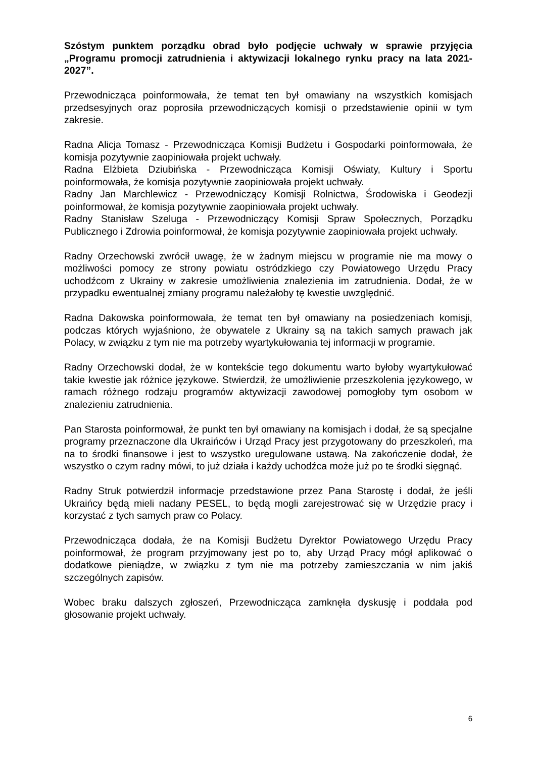Szóstym punktem porządku obrad było podjęcie uchwały w sprawie przyjęcia „Programu promocji zatrudnienia i aktywizacji lokalnego rynku pracy na lata 2021-2027”.
Przewodnicząca poinformowała, że temat ten był omawiany na wszystkich komisjach przedsesyjnych oraz poprosiła przewodniczących komisji o przedstawienie opinii w tym zakresie.
Radna Alicja Tomasz - Przewodnicząca Komisji Budżetu i Gospodarki poinformowała, że komisja pozytywnie zaopiniowała projekt uchwały.
Radna Elżbieta Dziubińska - Przewodnicząca Komisji Oświaty, Kultury i Sportu poinformowała, że komisja pozytywnie zaopiniowała projekt uchwały.
Radny Jan Marchlewicz - Przewodniczący Komisji Rolnictwa, Środowiska i Geodezji poinformował, że komisja pozytywnie zaopiniowała projekt uchwały.
Radny Stanisław Szeluga - Przewodniczący Komisji Spraw Społecznych, Porządku Publicznego i Zdrowia poinformował, że komisja pozytywnie zaopiniowała projekt uchwały.
Radny Orzechowski zwrócił uwagę, że w żadnym miejscu w programie nie ma mowy o możliwości pomocy ze strony powiatu ostródzkiego czy Powiatowego Urzędu Pracy uchodźcom z Ukrainy w zakresie umożliwienia znalezienia im zatrudnienia. Dodał, że w przypadku ewentualnej zmiany programu należałoby tę kwestie uwzględnić.
Radna Dakowska poinformowała, że temat ten był omawiany na posiedzeniach komisji, podczas których wyjaśniono, że obywatele z Ukrainy są na takich samych prawach jak Polacy, w związku z tym nie ma potrzeby wyartykułowania tej informacji w programie.
Radny Orzechowski dodał, że w kontekście tego dokumentu warto byłoby wyartykułować takie kwestie jak różnice językowe. Stwierdził, że umożliwienie przeszkolenia językowego, w ramach różnego rodzaju programów aktywizacji zawodowej pomogłoby tym osobom w znalezieniu zatrudnienia.
Pan Starosta poinformował, że punkt ten był omawiany na komisjach i dodał, że są specjalne programy przeznaczone dla Ukraińców i Urząd Pracy jest przygotowany do przeszkoleń, ma na to środki finansowe i jest to wszystko uregulowane ustawą. Na zakończenie dodał, że wszystko o czym radny mówi, to już działa i każdy uchodźca może już po te środki sięgnąć.
Radny Struk potwierdził informacje przedstawione przez Pana Starostę i dodał, że jeśli Ukraińcy będą mieli nadany PESEL, to będą mogli zarejestrować się w Urzędzie pracy i korzystać z tych samych praw co Polacy.
Przewodnicząca dodała, że na Komisji Budżetu Dyrektor Powiatowego Urzędu Pracy poinformował, że program przyjmowany jest po to, aby Urząd Pracy mógł aplikować o dodatkowe pieniądze, w związku z tym nie ma potrzeby zamieszczania w nim jakiś szczególnych zapisów.
Wobec braku dalszych zgłoszeń, Przewodnicząca zamknęła dyskusję i poddała pod głosowanie projekt uchwały.
6